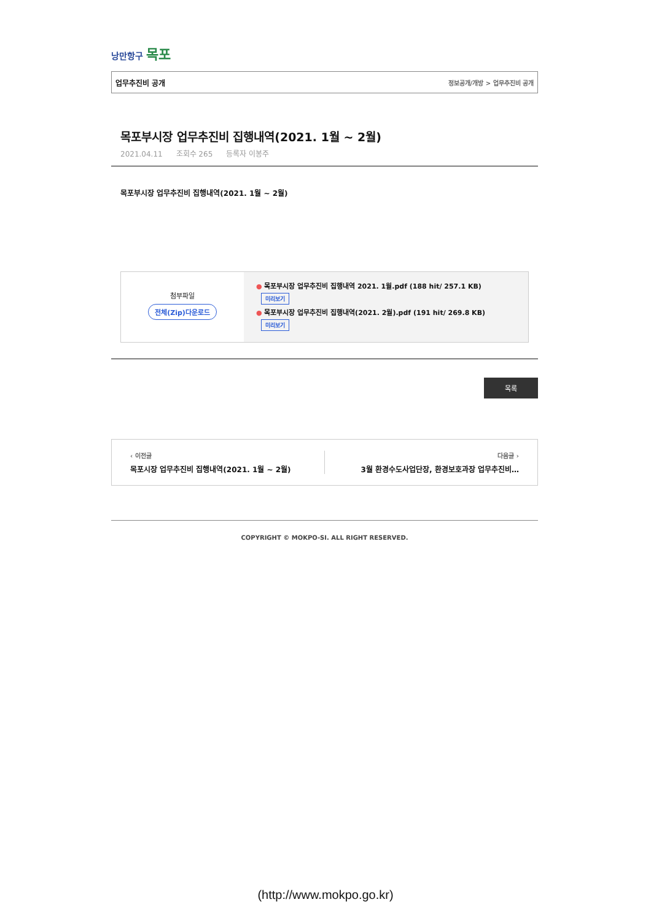낭만항구 목포
업무추진비 공개 정보공개/개방 > 업무추진비 공개
목포부시장 업무추진비 집행내역(2021. 1월 ~ 2월)
2021.04.11 조회수 265 등록자 이봉주
목포부시장 업무추진비 집행내역(2021. 1월 ~ 2월)
첨부파일
전체(Zip)다운로드
● 목포부시장 업무추진비 집행내역 2021. 1월.pdf (188 hit/ 257.1 KB)
미리보기
● 목포부시장 업무추진비 집행내역(2021. 2월).pdf (191 hit/ 269.8 KB)
미리보기
목록
‹ 이전글
목포시장 업무추진비 집행내역(2021. 1월 ~ 2월)
다음글 ›
3월 환경수도사업단장, 환경보호과장 업무추진비…
COPYRIGHT © MOKPO-SI. ALL RIGHT RESERVED.
(http://www.mokpo.go.kr)